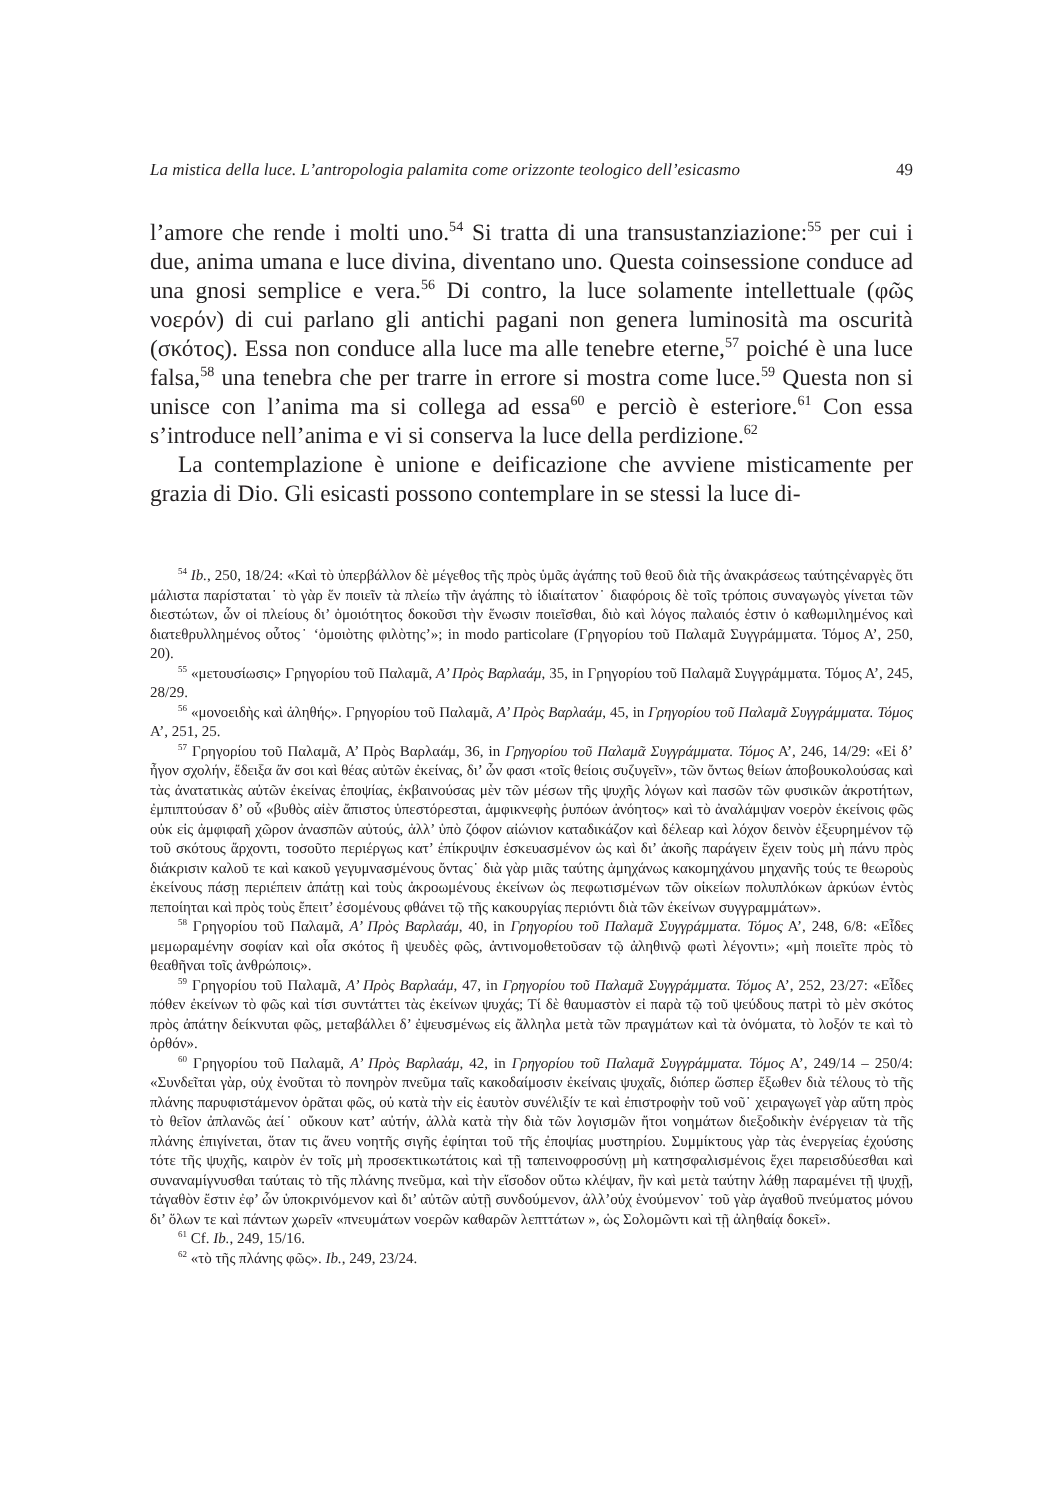La mistica della luce. L’antropologia palamita come orizzonte teologico dell’esicasmo 49
l’amore che rende i molti uno.<sup>54</sup> Si tratta di una transustanziazione:<sup>55</sup> per cui i due, anima umana e luce divina, diventano uno. Questa coinsessione conduce ad una gnosi semplice e vera.<sup>56</sup> Di contro, la luce solamente intellettuale (φῶς νοερόν) di cui parlano gli antichi pagani non genera luminosità ma oscurità (σκότος). Essa non conduce alla luce ma alle tenebre eterne,<sup>57</sup> poiché è una luce falsa,<sup>58</sup> una tenebra che per trarre in errore si mostra come luce.<sup>59</sup> Questa non si unisce con l’anima ma si collega ad essa<sup>60</sup> e perciò è esteriore.<sup>61</sup> Con essa s’introduce nell’anima e vi si conserva la luce della perdizione.<sup>62</sup>
La contemplazione è unione e deificazione che avviene misticamente per grazia di Dio. Gli esicasti possono contemplare in se stessi la luce di-
<sup>54</sup> Ib., 250, 18/24: «Καὶ τὸ ὑπερβάλλον δὲ μέγεθος τῆς πρὸς ὑμᾶς ἀγάπης τοῦ θεοῦ διὰ τῆς ἀνακράσεως ταύτηςἐναργὲς ὅτι μάλιστα παρίσταται˙ τὸ γὰρ ἕν ποιεῖν τὰ πλείω τῆν ἀγάπης τὸ ἰδιαίτατον˙ διαφόροις δὲ τοῖς τρόποις συναγωγὸς γίνεται τῶν διεστώτων, ὧν οἱ πλείους δι’ ὁμοιότητος δοκοῦσι τὴν ἕνωσιν ποιεῖσθαι, διὸ καὶ λόγος παλαιός ἐστιν ὁ καθωμιλημένος καὶ διατεθρυλλημένος οὗτος˙ ‘ὁμοιὸτης φιλὸτης’»; in modo particolare (Γρηγορίου τοῦ Παλαμᾶ Συγγράμματα. Τόμος Α’, 250, 20).
<sup>55</sup> «μετουσίωσις» Γρηγορίου τοῦ Παλαμᾶ, Α’ Πρὸς Βαρλαάμ, 35, in Γρηγορίου τοῦ Παλαμᾶ Συγγράμματα. Τόμος Α’, 245, 28/29.
<sup>56</sup> «μονοειδὴς καὶ ἀληθής». Γρηγορίου τοῦ Παλαμᾶ, Α’ Πρὸς Βαρλαάμ, 45, in Γρηγορίου τοῦ Παλαμᾶ Συγγράμματα. Τόμος Α’, 251, 25.
<sup>57</sup> Γρηγορίου τοῦ Παλαμᾶ, Α’ Πρὸς Βαρλαάμ, 36, in Γρηγορίου τοῦ Παλαμᾶ Συγγράμματα. Τόμος Α’, 246, 14/29: «Εἰ δ’ ἦγον σχολήν, ἔδειξα ἄν σοι καὶ θέας αὐτῶν ἐκείνας, δι’ ὧν φασι «τοῖς θείοις συζυγεῖν», τῶν ὄντως θείων ἀποβουκολούσας καὶ τὰς ἀνατατικὰς αὐτῶν ἐκείνας ἐποψίας, ἐκβαινούσας μὲν τῶν μέσων τῆς ψυχῆς λόγων καὶ πασῶν τῶν φυσικῶν ἀκροτήτων, ἐμπιπτούσαν δ’ οὗ «βυθὸς αἰὲν ἄπιστος ὑπεστόρεσται, ἀμφικνεφὴς ῥυπόων ἀνόητος» καὶ τὸ ἀναλάμψαν νοερὸν ἐκείνοις φῶς οὐκ εἰς ἀμφιφαῆ χῶρον ἀνασπῶν αὐτούς, ἀλλ’ ὑπὸ ζόφον αἰώνιον καταδικάζον καὶ δέλεαρ καὶ λόχον δεινὸν ἐξευρημένον τῷ τοῦ σκότους ἄρχοντι, τοσοῦτο περιέργως κατ’ ἐπίκρυψιν ἐσκευασμένον ὡς καὶ δι’ ἀκοῆς παράγειν ἔχειν τοὺς μὴ πάνυ πρὸς διάκρισιν καλοῦ τε καὶ κακοῦ γεγυμνασμένους ὄντας˙ διὰ γὰρ μιᾶς ταύτης ἀμηχάνως κακομηχάνου μηχανῆς τούς τε θεωροὺς ἐκείνους πάσῃ περιέπειν ἀπάτῃ καὶ τοὺς ἀκροωμένους ἐκείνων ὡς πεφωτισμένων τῶν οἰκείων πολυπλόκων ἀρκύων ἐντὸς πεποίηται καὶ πρὸς τοὺς ἔπειτ’ ἐσομένους φθάνει τῷ τῆς κακουργίας περιόντι διὰ τῶν ἐκείνων συγγραμμάτων».
<sup>58</sup> Γρηγορίου τοῦ Παλαμᾶ, Α’ Πρὸς Βαρλαάμ, 40, in Γρηγορίου τοῦ Παλαμᾶ Συγγράμματα. Τόμος Α’, 248, 6/8: «Εἶδες μεμωραμένην σοφίαν καὶ οἷα σκότος ἢ ψευδὲς φῶς, ἀντινομοθετοῦσαν τῷ ἀληθινῷ φωτὶ λέγοντι»; «μὴ ποιεῖτε πρὸς τὸ θεαθῆναι τοῖς ἀνθρώποις».
<sup>59</sup> Γρηγορίου τοῦ Παλαμᾶ, Α’ Πρὸς Βαρλαάμ, 47, in Γρηγορίου τοῦ Παλαμᾶ Συγγράμματα. Τόμος Α’, 252, 23/27: «Εἶδες πόθεν ἐκείνων τὸ φῶς καὶ τίσι συντάττει τὰς ἐκείνων ψυχάς; Τί δὲ θαυμαστὸν εἰ παρὰ τῷ τοῦ ψεύδους πατρὶ τὸ μὲν σκότος πρὸς ἀπάτην δείκνυται φῶς, μεταβάλλει δ’ ἐψευσμένως εἰς ἄλληλα μετὰ τῶν πραγμάτων καὶ τὰ ὀνόματα, τὸ λοξόν τε καὶ τὸ ὀρθόν».
<sup>60</sup> Γρηγορίου τοῦ Παλαμᾶ, Α’ Πρὸς Βαρλαάμ, 42, in Γρηγορίου τοῦ Παλαμᾶ Συγγράμματα. Τόμος Α’, 249/14 – 250/4: «Συνδεῖται γὰρ, οὐχ ἑνοῦται τὸ πονηρὸν πνεῦμα ταῖς κακοδαίμοσιν ἐκείναις ψυχαῖς, διόπερ ὥσπερ ἔξωθεν διὰ τέλους τὸ τῆς πλάνης παρυφιστάμενον ὁρᾶται φῶς, οὐ κατὰ τὴν εἰς ἑαυτὸν συνέλιξίν τε καὶ ἐπιστροφὴν τοῦ νοῦ˙ χειραγωγεῖ γὰρ αὕτη πρὸς τὸ θεῖον ἀπλανῶς ἀεί˙ οὔκουν κατ’ αὐτήν, ἀλλὰ κατὰ τὴν διὰ τῶν λογισμῶν ἤτοι νοημάτων διεξοδικὴν ἐνέργειαν τὰ τῆς πλάνης ἐπιγίνεται, ὅταν τις ἄνευ νοητῆς σιγῆς ἐφίηται τοῦ τῆς ἐποψίας μυστηρίου. Συμμίκτους γὰρ τὰς ἐνεργείας ἐχούσης τότε τῆς ψυχῆς, καιρὸν ἐν τοῖς μὴ προσεκτικωτάτοις καὶ τῇ ταπεινοφροσύνῃ μὴ κατησφαλισμένοις ἔχει παρεισδύεσθαι καὶ συναναμίγνυσθαι ταύταις τὸ τῆς πλάνης πνεῦμα, καὶ τὴν εἴσοδον οὕτω κλέψαν, ἣν καὶ μετὰ ταύτην λάθῃ παραμένει τῇ ψυχῇ, τἀγαθὸν ἔστιν ἐφ’ ὧν ὑποκρινόμενον καὶ δι’ αὐτῶν αὐτῇ συνδούμενον, ἀλλ’οὐχ ἑνούμενον˙ τοῦ γὰρ ἀγαθοῦ πνεύματος μόνου δι’ ὅλων τε καὶ πάντων χωρεῖν «πνευμάτων νοερῶν καθαρῶν λεπττάτων », ὡς Σολομῶντι καὶ τῇ ἀληθαίᾳ δοκεῖ».
<sup>61</sup> Cf. Ib., 249, 15/16.
<sup>62</sup> «τὸ τῆς πλάνης φῶς». Ib., 249, 23/24.